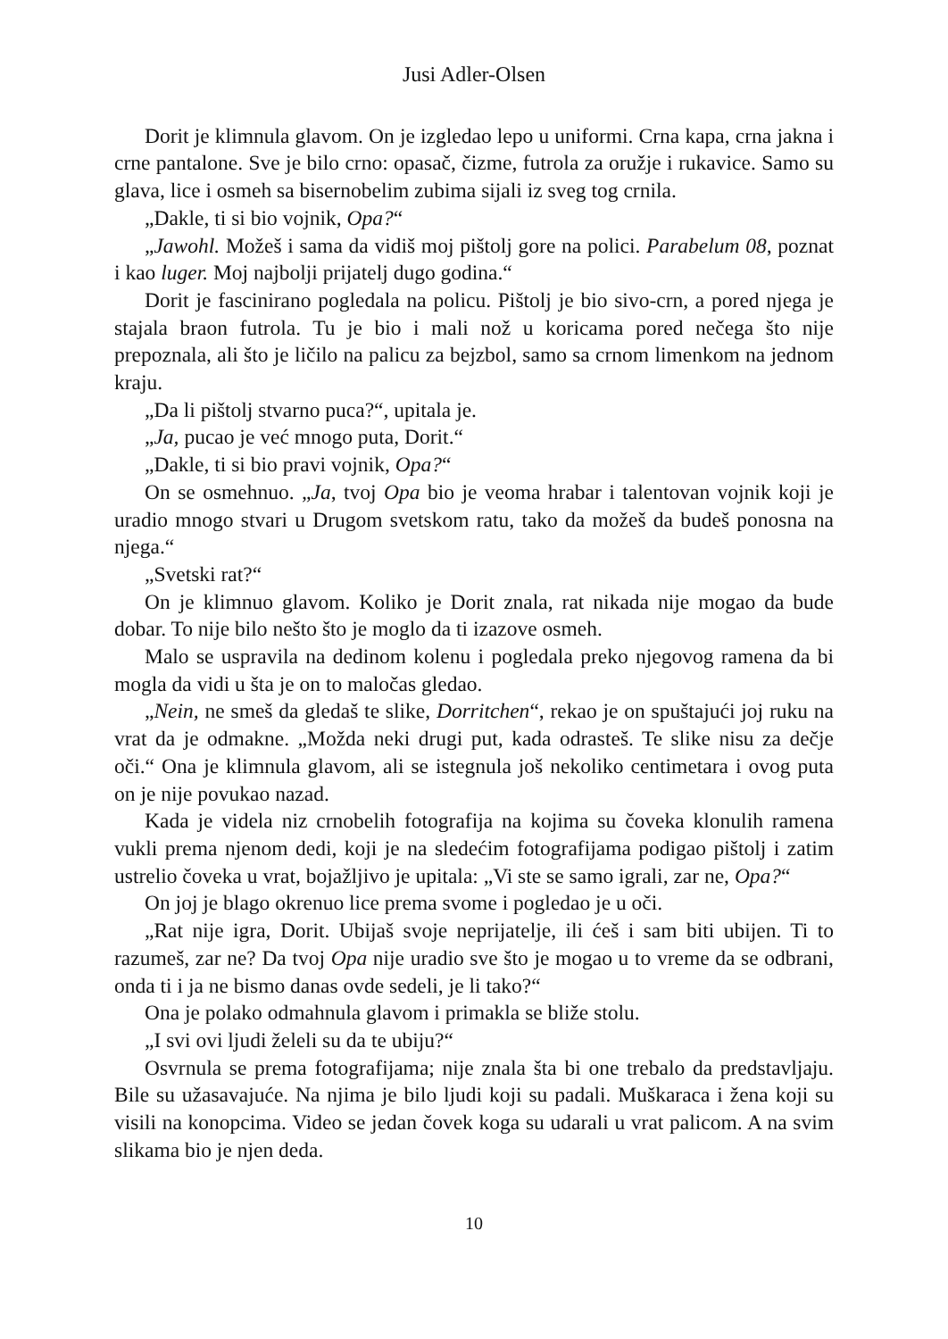Jusi Adler-Olsen
Dorit je klimnula glavom. On je izgledao lepo u uniformi. Crna kapa, crna jakna i crne pantalone. Sve je bilo crno: opasač, čizme, futrola za oružje i rukavice. Samo su glava, lice i osmeh sa bisernobelim zubima sijali iz sveg tog crnila.
„Dakle, ti si bio vojnik, Opa?“
„Jawohl. Možeš i sama da vidiš moj pištolj gore na polici. Parabelum 08, poznat i kao luger. Moj najbolji prijatelj dugo godina.“
Dorit je fascinirano pogledala na policu. Pištolj je bio sivo-crn, a pored njega je stajala braon futrola. Tu je bio i mali nož u koricama pored nečega što nije prepoznala, ali što je ličilo na palicu za bejzbol, samo sa crnom limenkom na jednom kraju.
„Da li pištolj stvarno puca?“, upitala je.
„Ja, pucao je već mnogo puta, Dorit.“
„Dakle, ti si bio pravi vojnik, Opa?“
On se osmehnuo. „Ja, tvoj Opa bio je veoma hrabar i talentovan vojnik koji je uradio mnogo stvari u Drugom svetskom ratu, tako da možeš da budeš ponosna na njega.“
„Svetski rat?“
On je klimnuo glavom. Koliko je Dorit znala, rat nikada nije mogao da bude dobar. To nije bilo nešto što je moglo da ti izazove osmeh.
Malo se uspravila na dedinom kolenu i pogledala preko njegovog ramena da bi mogla da vidi u šta je on to maločas gledao.
„Nein, ne smeš da gledaš te slike, Dorritchen“, rekao je on spuštajući joj ruku na vrat da je odmakne. „Možda neki drugi put, kada odrasteš. Te slike nisu za dečje oči.“ Ona je klimnula glavom, ali se istegnula još nekoliko centimetara i ovog puta on je nije povukao nazad.
Kada je videla niz crnobelih fotografija na kojima su čoveka klonulih ramena vukli prema njenom dedi, koji je na sledećim fotografijama podigao pištolj i zatim ustrelio čoveka u vrat, bojažljivo je upitala: „Vi ste se samo igrali, zar ne, Opa?“
On joj je blago okrenuo lice prema svome i pogledao je u oči.
„Rat nije igra, Dorit. Ubijaš svoje neprijatelje, ili ćeš i sam biti ubijen. Ti to razumeš, zar ne? Da tvoj Opa nije uradio sve što je mogao u to vreme da se odbrani, onda ti i ja ne bismo danas ovde sedeli, je li tako?“
Ona je polako odmahnula glavom i primakla se bliže stolu.
„I svi ovi ljudi želeli su da te ubiju?“
Osvrnula se prema fotografijama; nije znala šta bi one trebalo da predstavljaju. Bile su užasavajuće. Na njima je bilo ljudi koji su padali. Muškaraca i žena koji su visili na konopcima. Video se jedan čovek koga su udarali u vrat palicom. A na svim slikama bio je njen deda.
10